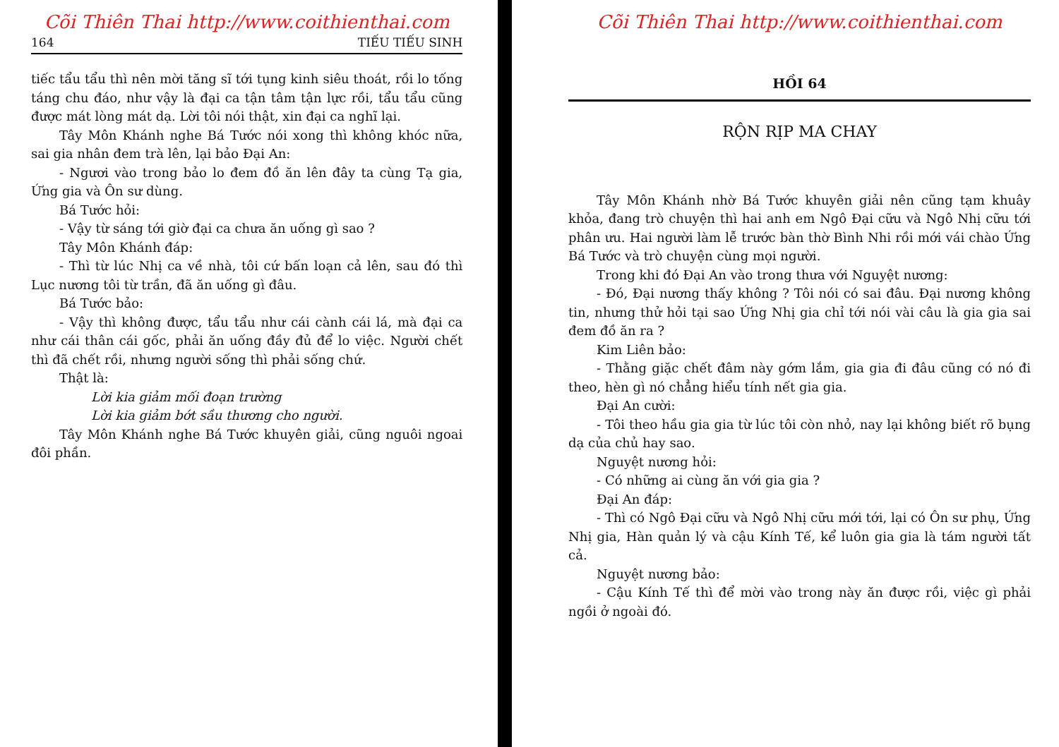Cõi Thiên Thai http://www.coithienthai.com
164 TIẾU TIẾU SINH
tiếc tẩu tẩu thì nên mời tăng sĩ tới tụng kinh siêu thoát, rồi lo tống táng chu đáo, như vậy là đại ca tận tâm tận lực rồi, tẩu tẩu cũng được mát lòng mát dạ. Lời tôi nói thật, xin đại ca nghĩ lại.
Tây Môn Khánh nghe Bá Tước nói xong thì không khóc nữa, sai gia nhân đem trà lên, lại bảo Đại An:
- Ngươi vào trong bảo lo đem đồ ăn lên đây ta cùng Tạ gia, Ứng gia và Ôn sư dùng.
Bá Tước hỏi:
- Vậy từ sáng tới giờ đại ca chưa ăn uống gì sao ?
Tây Môn Khánh đáp:
- Thì từ lúc Nhị ca về nhà, tôi cứ bấn loạn cả lên, sau đó thì Lục nương tôi từ trần, đã ăn uống gì đâu.
Bá Tước bảo:
- Vậy thì không được, tẩu tẩu như cái cành cái lá, mà đại ca như cái thân cái gốc, phải ăn uống đầy đủ để lo việc. Người chết thì đã chết rồi, nhưng người sống thì phải sống chứ.
Thật là:
Lời kia giảm mối đoạn trường
Lời kia giảm bớt sầu thương cho người.
Tây Môn Khánh nghe Bá Tước khuyên giải, cũng nguôi ngoai đôi phần.
Cõi Thiên Thai http://www.coithienthai.com
HỒI 64
RỘN RỊP MA CHAY
Tây Môn Khánh nhờ Bá Tước khuyên giải nên cũng tạm khuây khỏa, đang trò chuyện thì hai anh em Ngô Đại cữu và Ngô Nhị cữu tới phân ưu. Hai người làm lễ trước bàn thờ Bình Nhi rồi mới vái chào Ứng Bá Tước và trò chuyện cùng mọi người.
Trong khi đó Đại An vào trong thưa với Nguyệt nương:
- Đó, Đại nương thấy không ? Tôi nói có sai đâu. Đại nương không tin, nhưng thử hỏi tại sao Ứng Nhị gia chỉ tới nói vài câu là gia gia sai đem đồ ăn ra ?
Kim Liên bảo:
- Thằng giặc chết đâm này gớm lắm, gia gia đi đâu cũng có nó đi theo, hèn gì nó chẳng hiểu tính nết gia gia.
Đại An cười:
- Tôi theo hầu gia gia từ lúc tôi còn nhỏ, nay lại không biết rõ bụng dạ của chủ hay sao.
Nguyệt nương hỏi:
- Có những ai cùng ăn với gia gia ?
Đại An đáp:
- Thì có Ngô Đại cữu và Ngô Nhị cữu mới tới, lại có Ôn sư phụ, Ứng Nhị gia, Hàn quản lý và cậu Kính Tế, kể luôn gia gia là tám người tất cả.
Nguyệt nương bảo:
- Cậu Kính Tế thì để mời vào trong này ăn được rồi, việc gì phải ngồi ở ngoài đó.